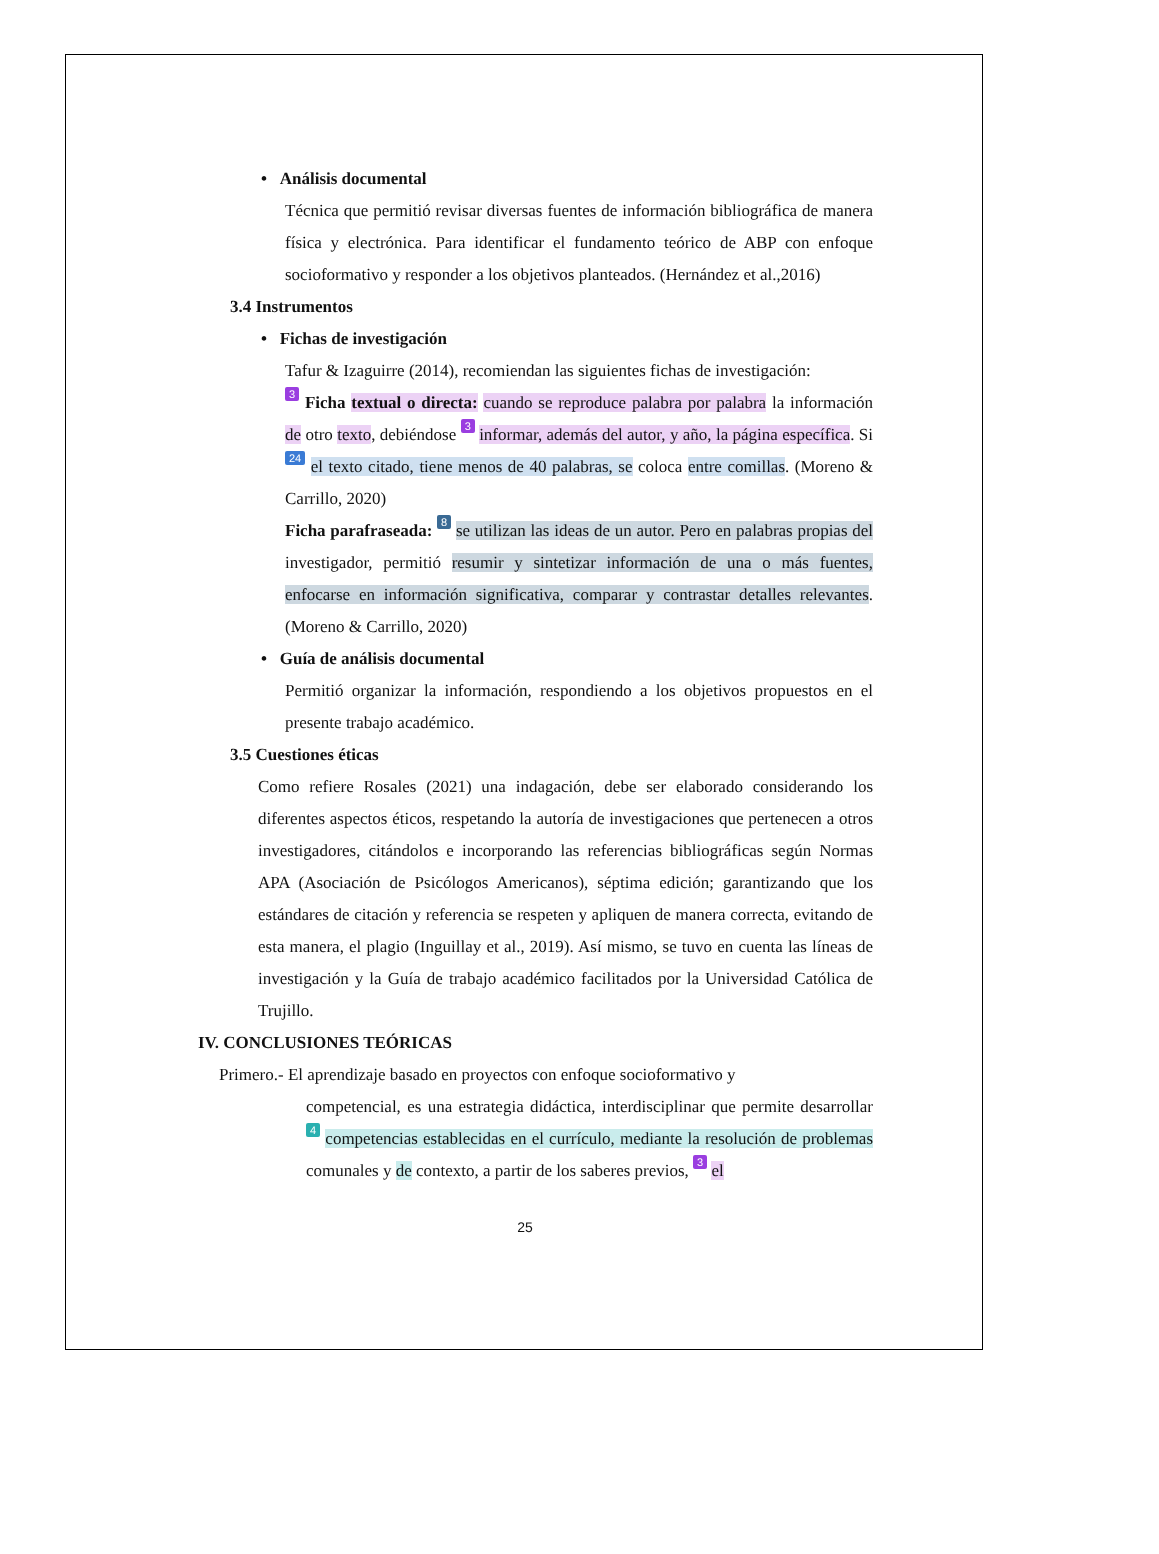• Análisis documental
Técnica que permitió revisar diversas fuentes de información bibliográfica de manera física y electrónica. Para identificar el fundamento teórico de ABP con enfoque socioformativo y responder a los objetivos planteados. (Hernández et al.,2016)
3.4 Instrumentos
• Fichas de investigación
Tafur & Izaguirre (2014), recomiendan las siguientes fichas de investigación:
3 Ficha textual o directa: cuando se reproduce palabra por palabra la información de otro texto, debiéndose 3 informar, además del autor, y año, la página específica. Si 24 el texto citado, tiene menos de 40 palabras, se coloca entre comillas. (Moreno & Carrillo, 2020)
Ficha parafraseada: 8 se utilizan las ideas de un autor. Pero en palabras propias del investigador, permitió resumir y sintetizar información de una o más fuentes, enfocarse en información significativa, comparar y contrastar detalles relevantes. (Moreno & Carrillo, 2020)
• Guía de análisis documental
Permitió organizar la información, respondiendo a los objetivos propuestos en el presente trabajo académico.
3.5 Cuestiones éticas
Como refiere Rosales (2021) una indagación, debe ser elaborado considerando los diferentes aspectos éticos, respetando la autoría de investigaciones que pertenecen a otros investigadores, citándolos e incorporando las referencias bibliográficas según Normas APA (Asociación de Psicólogos Americanos), séptima edición; garantizando que los estándares de citación y referencia se respeten y apliquen de manera correcta, evitando de esta manera, el plagio (Inguillay et al., 2019). Así mismo, se tuvo en cuenta las líneas de investigación y la Guía de trabajo académico facilitados por la Universidad Católica de Trujillo.
IV. CONCLUSIONES TEÓRICAS
Primero.- El aprendizaje basado en proyectos con enfoque socioformativo y
competencial, es una estrategia didáctica, interdisciplinar que permite desarrollar 4 competencias establecidas en el currículo, mediante la resolución de problemas comunales y de contexto, a partir de los saberes previos, 3 el
25